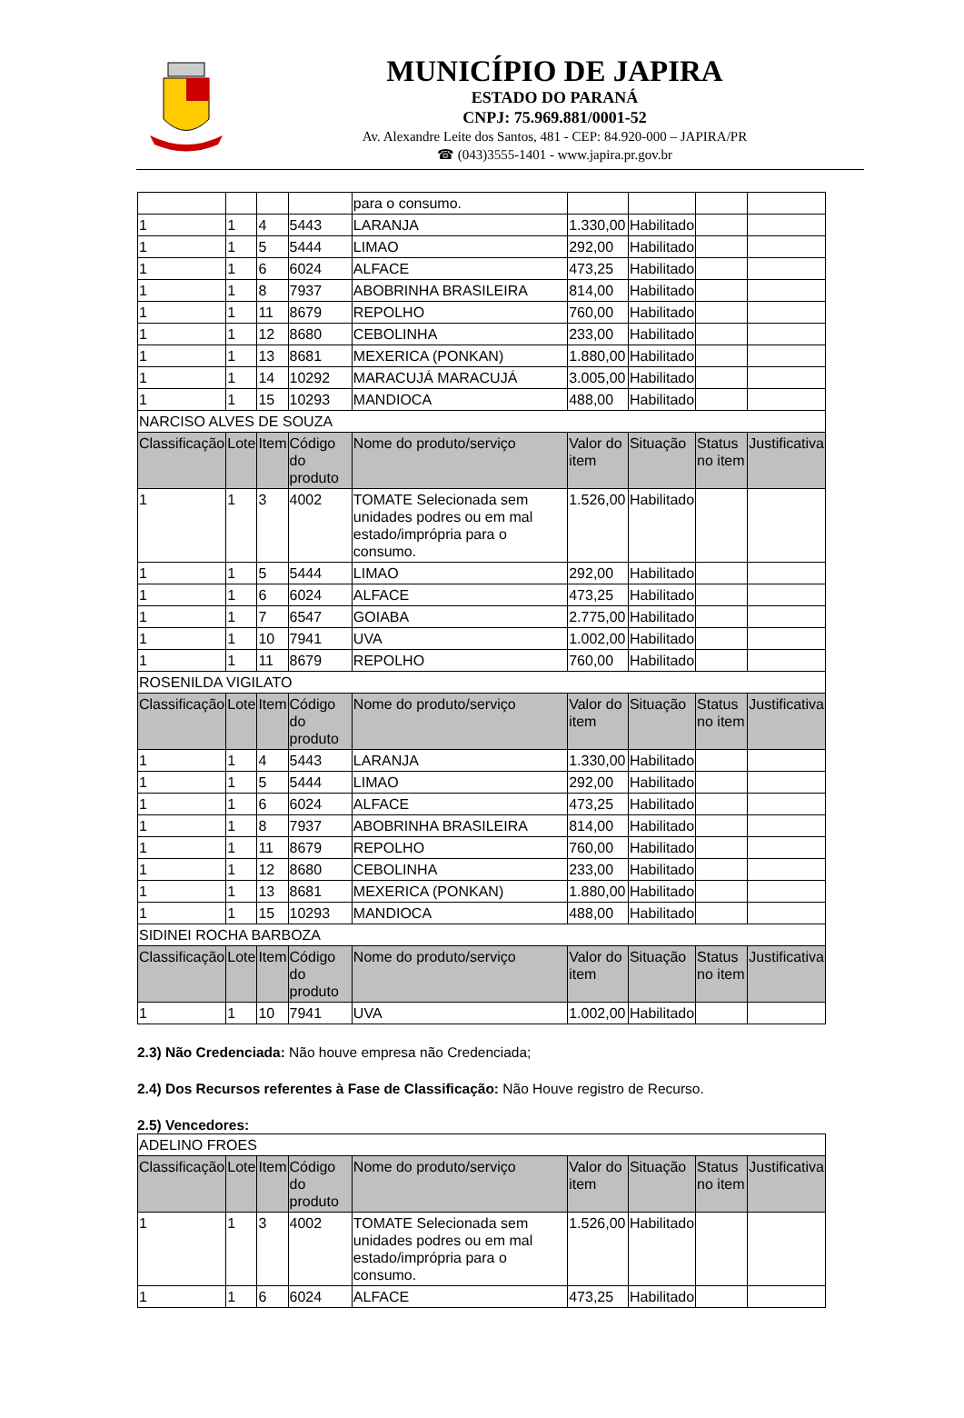MUNICÍPIO DE JAPIRA
ESTADO DO PARANÁ
CNPJ: 75.969.881/0001-52
Av. Alexandre Leite dos Santos, 481 - CEP: 84.920-000 – JAPIRA/PR
☎ (043)3555-1401 - www.japira.pr.gov.br
| | | | | para o consumo. | | | | |
| 1 | 1 | 4 | 5443 | LARANJA | 1.330,00 | Habilitado | | |
| 1 | 1 | 5 | 5444 | LIMAO | 292,00 | Habilitado | | |
| 1 | 1 | 6 | 6024 | ALFACE | 473,25 | Habilitado | | |
| 1 | 1 | 8 | 7937 | ABOBRINHA BRASILEIRA | 814,00 | Habilitado | | |
| 1 | 1 | 11 | 8679 | REPOLHO | 760,00 | Habilitado | | |
| 1 | 1 | 12 | 8680 | CEBOLINHA | 233,00 | Habilitado | | |
| 1 | 1 | 13 | 8681 | MEXERICA (PONKAN) | 1.880,00 | Habilitado | | |
| 1 | 1 | 14 | 10292 | MARACUJÁ MARACUJÁ | 3.005,00 | Habilitado | | |
| 1 | 1 | 15 | 10293 | MANDIOCA | 488,00 | Habilitado | | |
| NARCISO ALVES DE SOUZA | | | | | | | | |
| Classificação | Lote | Item | Código do produto | Nome do produto/serviço | Valor do item | Situação | Status no item | Justificativa |
| 1 | 1 | 3 | 4002 | TOMATE Selecionada sem unidades podres ou em mal estado/imprópria para o consumo. | 1.526,00 | Habilitado | | |
| 1 | 1 | 5 | 5444 | LIMAO | 292,00 | Habilitado | | |
| 1 | 1 | 6 | 6024 | ALFACE | 473,25 | Habilitado | | |
| 1 | 1 | 7 | 6547 | GOIABA | 2.775,00 | Habilitado | | |
| 1 | 1 | 10 | 7941 | UVA | 1.002,00 | Habilitado | | |
| 1 | 1 | 11 | 8679 | REPOLHO | 760,00 | Habilitado | | |
| ROSENILDA VIGILATO | | | | | | | | |
| Classificação | Lote | Item | Código do produto | Nome do produto/serviço | Valor do item | Situação | Status no item | Justificativa |
| 1 | 1 | 4 | 5443 | LARANJA | 1.330,00 | Habilitado | | |
| 1 | 1 | 5 | 5444 | LIMAO | 292,00 | Habilitado | | |
| 1 | 1 | 6 | 6024 | ALFACE | 473,25 | Habilitado | | |
| 1 | 1 | 8 | 7937 | ABOBRINHA BRASILEIRA | 814,00 | Habilitado | | |
| 1 | 1 | 11 | 8679 | REPOLHO | 760,00 | Habilitado | | |
| 1 | 1 | 12 | 8680 | CEBOLINHA | 233,00 | Habilitado | | |
| 1 | 1 | 13 | 8681 | MEXERICA (PONKAN) | 1.880,00 | Habilitado | | |
| 1 | 1 | 15 | 10293 | MANDIOCA | 488,00 | Habilitado | | |
| SIDINEI ROCHA BARBOZA | | | | | | | | |
| Classificação | Lote | Item | Código do produto | Nome do produto/serviço | Valor do item | Situação | Status no item | Justificativa |
| 1 | 1 | 10 | 7941 | UVA | 1.002,00 | Habilitado | | |
2.3) Não Credenciada: Não houve empresa não Credenciada;
2.4) Dos Recursos referentes à Fase de Classificação: Não Houve registro de Recurso.
2.5) Vencedores:
| ADELINO FROES | | | | | | | | |
| Classificação | Lote | Item | Código do produto | Nome do produto/serviço | Valor do item | Situação | Status no item | Justificativa |
| 1 | 1 | 3 | 4002 | TOMATE Selecionada sem unidades podres ou em mal estado/imprópria para o consumo. | 1.526,00 | Habilitado | | |
| 1 | 1 | 6 | 6024 | ALFACE | 473,25 | Habilitado | | |